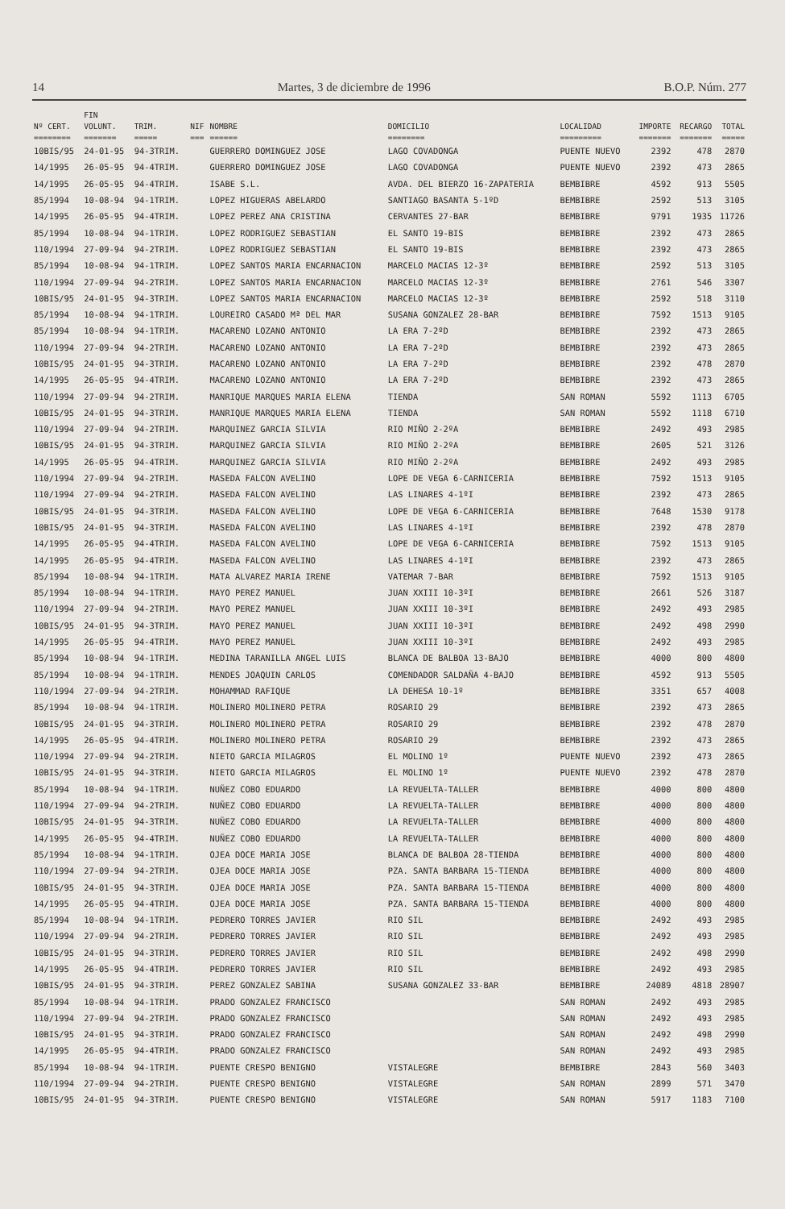14 Martes, 3 de diciembre de 1996 B.O.P. Núm. 277
| | FIN | | | | | | | | |
| --- | --- | --- | --- | --- | --- | --- | --- | --- | --- |
| Nº CERT. | VOLUNT. | TRIM. | NIF | NOMBRE | DOMICILIO | LOCALIDAD | IMPORTE | RECARGO | TOTAL |
| ======== | ======= | ===== | === | ====== | ======== | ========= | ======= | ======= | ===== |
| 10BIS/95 | 24-01-95 | 94-3TRIM. | | GUERRERO DOMINGUEZ JOSE | LAGO COVADONGA | PUENTE NUEVO | 2392 | 478 | 2870 |
| 14/1995 | 26-05-95 | 94-4TRIM. | | GUERRERO DOMINGUEZ JOSE | LAGO COVADONGA | PUENTE NUEVO | 2392 | 473 | 2865 |
| 14/1995 | 26-05-95 | 94-4TRIM. | | ISABE S.L. | AVDA. DEL BIERZO 16-ZAPATERIA | BEMBIBRE | 4592 | 913 | 5505 |
| 85/1994 | 10-08-94 | 94-1TRIM. | | LOPEZ HIGUERAS ABELARDO | SANTIAGO BASANTA 5-1ºD | BEMBIBRE | 2592 | 513 | 3105 |
| 14/1995 | 26-05-95 | 94-4TRIM. | | LOPEZ PEREZ ANA CRISTINA | CERVANTES 27-BAR | BEMBIBRE | 9791 | 1935 | 11726 |
| 85/1994 | 10-08-94 | 94-1TRIM. | | LOPEZ RODRIGUEZ SEBASTIAN | EL SANTO 19-BIS | BEMBIBRE | 2392 | 473 | 2865 |
| 110/1994 | 27-09-94 | 94-2TRIM. | | LOPEZ RODRIGUEZ SEBASTIAN | EL SANTO 19-BIS | BEMBIBRE | 2392 | 473 | 2865 |
| 85/1994 | 10-08-94 | 94-1TRIM. | | LOPEZ SANTOS MARIA ENCARNACION | MARCELO MACIAS 12-3º | BEMBIBRE | 2592 | 513 | 3105 |
| 110/1994 | 27-09-94 | 94-2TRIM. | | LOPEZ SANTOS MARIA ENCARNACION | MARCELO MACIAS 12-3º | BEMBIBRE | 2761 | 546 | 3307 |
| 10BIS/95 | 24-01-95 | 94-3TRIM. | | LOPEZ SANTOS MARIA ENCARNACION | MARCELO MACIAS 12-3º | BEMBIBRE | 2592 | 518 | 3110 |
| 85/1994 | 10-08-94 | 94-1TRIM. | | LOUREIRO CASADO Mª DEL MAR | SUSANA GONZALEZ 28-BAR | BEMBIBRE | 7592 | 1513 | 9105 |
| 85/1994 | 10-08-94 | 94-1TRIM. | | MACARENO LOZANO ANTONIO | LA ERA 7-2ºD | BEMBIBRE | 2392 | 473 | 2865 |
| 110/1994 | 27-09-94 | 94-2TRIM. | | MACARENO LOZANO ANTONIO | LA ERA 7-2ºD | BEMBIBRE | 2392 | 473 | 2865 |
| 10BIS/95 | 24-01-95 | 94-3TRIM. | | MACARENO LOZANO ANTONIO | LA ERA 7-2ºD | BEMBIBRE | 2392 | 478 | 2870 |
| 14/1995 | 26-05-95 | 94-4TRIM. | | MACARENO LOZANO ANTONIO | LA ERA 7-2ºD | BEMBIBRE | 2392 | 473 | 2865 |
| 110/1994 | 27-09-94 | 94-2TRIM. | | MANRIQUE MARQUES MARIA ELENA | TIENDA | SAN ROMAN | 5592 | 1113 | 6705 |
| 10BIS/95 | 24-01-95 | 94-3TRIM. | | MANRIQUE MARQUES MARIA ELENA | TIENDA | SAN ROMAN | 5592 | 1118 | 6710 |
| 110/1994 | 27-09-94 | 94-2TRIM. | | MARQUINEZ GARCIA SILVIA | RIO MIÑO 2-2ºA | BEMBIBRE | 2492 | 493 | 2985 |
| 10BIS/95 | 24-01-95 | 94-3TRIM. | | MARQUINEZ GARCIA SILVIA | RIO MIÑO 2-2ºA | BEMBIBRE | 2605 | 521 | 3126 |
| 14/1995 | 26-05-95 | 94-4TRIM. | | MARQUINEZ GARCIA SILVIA | RIO MIÑO 2-2ºA | BEMBIBRE | 2492 | 493 | 2985 |
| 110/1994 | 27-09-94 | 94-2TRIM. | | MASEDA FALCON AVELINO | LOPE DE VEGA 6-CARNICERIA | BEMBIBRE | 7592 | 1513 | 9105 |
| 110/1994 | 27-09-94 | 94-2TRIM. | | MASEDA FALCON AVELINO | LAS LINARES 4-1ºI | BEMBIBRE | 2392 | 473 | 2865 |
| 10BIS/95 | 24-01-95 | 94-3TRIM. | | MASEDA FALCON AVELINO | LOPE DE VEGA 6-CARNICERIA | BEMBIBRE | 7648 | 1530 | 9178 |
| 10BIS/95 | 24-01-95 | 94-3TRIM. | | MASEDA FALCON AVELINO | LAS LINARES 4-1ºI | BEMBIBRE | 2392 | 478 | 2870 |
| 14/1995 | 26-05-95 | 94-4TRIM. | | MASEDA FALCON AVELINO | LOPE DE VEGA 6-CARNICERIA | BEMBIBRE | 7592 | 1513 | 9105 |
| 14/1995 | 26-05-95 | 94-4TRIM. | | MASEDA FALCON AVELINO | LAS LINARES 4-1ºI | BEMBIBRE | 2392 | 473 | 2865 |
| 85/1994 | 10-08-94 | 94-1TRIM. | | MATA ALVAREZ MARIA IRENE | VATEMAR 7-BAR | BEMBIBRE | 7592 | 1513 | 9105 |
| 85/1994 | 10-08-94 | 94-1TRIM. | | MAYO PEREZ MANUEL | JUAN XXIII 10-3ºI | BEMBIBRE | 2661 | 526 | 3187 |
| 110/1994 | 27-09-94 | 94-2TRIM. | | MAYO PEREZ MANUEL | JUAN XXIII 10-3ºI | BEMBIBRE | 2492 | 493 | 2985 |
| 10BIS/95 | 24-01-95 | 94-3TRIM. | | MAYO PEREZ MANUEL | JUAN XXIII 10-3ºI | BEMBIBRE | 2492 | 498 | 2990 |
| 14/1995 | 26-05-95 | 94-4TRIM. | | MAYO PEREZ MANUEL | JUAN XXIII 10-3ºI | BEMBIBRE | 2492 | 493 | 2985 |
| 85/1994 | 10-08-94 | 94-1TRIM. | | MEDINA TARANILLA ANGEL LUIS | BLANCA DE BALBOA 13-BAJO | BEMBIBRE | 4000 | 800 | 4800 |
| 85/1994 | 10-08-94 | 94-1TRIM. | | MENDES JOAQUIN CARLOS | COMENDADOR SALDAÑA 4-BAJO | BEMBIBRE | 4592 | 913 | 5505 |
| 110/1994 | 27-09-94 | 94-2TRIM. | | MOHAMMAD RAFIQUE | LA DEHESA 10-1º | BEMBIBRE | 3351 | 657 | 4008 |
| 85/1994 | 10-08-94 | 94-1TRIM. | | MOLINERO MOLINERO PETRA | ROSARIO 29 | BEMBIBRE | 2392 | 473 | 2865 |
| 10BIS/95 | 24-01-95 | 94-3TRIM. | | MOLINERO MOLINERO PETRA | ROSARIO 29 | BEMBIBRE | 2392 | 478 | 2870 |
| 14/1995 | 26-05-95 | 94-4TRIM. | | MOLINERO MOLINERO PETRA | ROSARIO 29 | BEMBIBRE | 2392 | 473 | 2865 |
| 110/1994 | 27-09-94 | 94-2TRIM. | | NIETO GARCIA MILAGROS | EL MOLINO 1º | PUENTE NUEVO | 2392 | 473 | 2865 |
| 10BIS/95 | 24-01-95 | 94-3TRIM. | | NIETO GARCIA MILAGROS | EL MOLINO 1º | PUENTE NUEVO | 2392 | 478 | 2870 |
| 85/1994 | 10-08-94 | 94-1TRIM. | | NUÑEZ COBO EDUARDO | LA REVUELTA-TALLER | BEMBIBRE | 4000 | 800 | 4800 |
| 110/1994 | 27-09-94 | 94-2TRIM. | | NUÑEZ COBO EDUARDO | LA REVUELTA-TALLER | BEMBIBRE | 4000 | 800 | 4800 |
| 10BIS/95 | 24-01-95 | 94-3TRIM. | | NUÑEZ COBO EDUARDO | LA REVUELTA-TALLER | BEMBIBRE | 4000 | 800 | 4800 |
| 14/1995 | 26-05-95 | 94-4TRIM. | | NUÑEZ COBO EDUARDO | LA REVUELTA-TALLER | BEMBIBRE | 4000 | 800 | 4800 |
| 85/1994 | 10-08-94 | 94-1TRIM. | | OJEA DOCE MARIA JOSE | BLANCA DE BALBOA 28-TIENDA | BEMBIBRE | 4000 | 800 | 4800 |
| 110/1994 | 27-09-94 | 94-2TRIM. | | OJEA DOCE MARIA JOSE | PZA. SANTA BARBARA 15-TIENDA | BEMBIBRE | 4000 | 800 | 4800 |
| 10BIS/95 | 24-01-95 | 94-3TRIM. | | OJEA DOCE MARIA JOSE | PZA. SANTA BARBARA 15-TIENDA | BEMBIBRE | 4000 | 800 | 4800 |
| 14/1995 | 26-05-95 | 94-4TRIM. | | OJEA DOCE MARIA JOSE | PZA. SANTA BARBARA 15-TIENDA | BEMBIBRE | 4000 | 800 | 4800 |
| 85/1994 | 10-08-94 | 94-1TRIM. | | PEDRERO TORRES JAVIER | RIO SIL | BEMBIBRE | 2492 | 493 | 2985 |
| 110/1994 | 27-09-94 | 94-2TRIM. | | PEDRERO TORRES JAVIER | RIO SIL | BEMBIBRE | 2492 | 493 | 2985 |
| 10BIS/95 | 24-01-95 | 94-3TRIM. | | PEDRERO TORRES JAVIER | RIO SIL | BEMBIBRE | 2492 | 498 | 2990 |
| 14/1995 | 26-05-95 | 94-4TRIM. | | PEDRERO TORRES JAVIER | RIO SIL | BEMBIBRE | 2492 | 493 | 2985 |
| 10BIS/95 | 24-01-95 | 94-3TRIM. | | PEREZ GONZALEZ SABINA | SUSANA GONZALEZ 33-BAR | BEMBIBRE | 24089 | 4818 | 28907 |
| 85/1994 | 10-08-94 | 94-1TRIM. | | PRADO GONZALEZ FRANCISCO | | SAN ROMAN | 2492 | 493 | 2985 |
| 110/1994 | 27-09-94 | 94-2TRIM. | | PRADO GONZALEZ FRANCISCO | | SAN ROMAN | 2492 | 493 | 2985 |
| 10BIS/95 | 24-01-95 | 94-3TRIM. | | PRADO GONZALEZ FRANCISCO | | SAN ROMAN | 2492 | 498 | 2990 |
| 14/1995 | 26-05-95 | 94-4TRIM. | | PRADO GONZALEZ FRANCISCO | | SAN ROMAN | 2492 | 493 | 2985 |
| 85/1994 | 10-08-94 | 94-1TRIM. | | PUENTE CRESPO BENIGNO | VISTALEGRE | BEMBIBRE | 2843 | 560 | 3403 |
| 110/1994 | 27-09-94 | 94-2TRIM. | | PUENTE CRESPO BENIGNO | VISTALEGRE | SAN ROMAN | 2899 | 571 | 3470 |
| 10BIS/95 | 24-01-95 | 94-3TRIM. | | PUENTE CRESPO BENIGNO | VISTALEGRE | SAN ROMAN | 5917 | 1183 | 7100 |